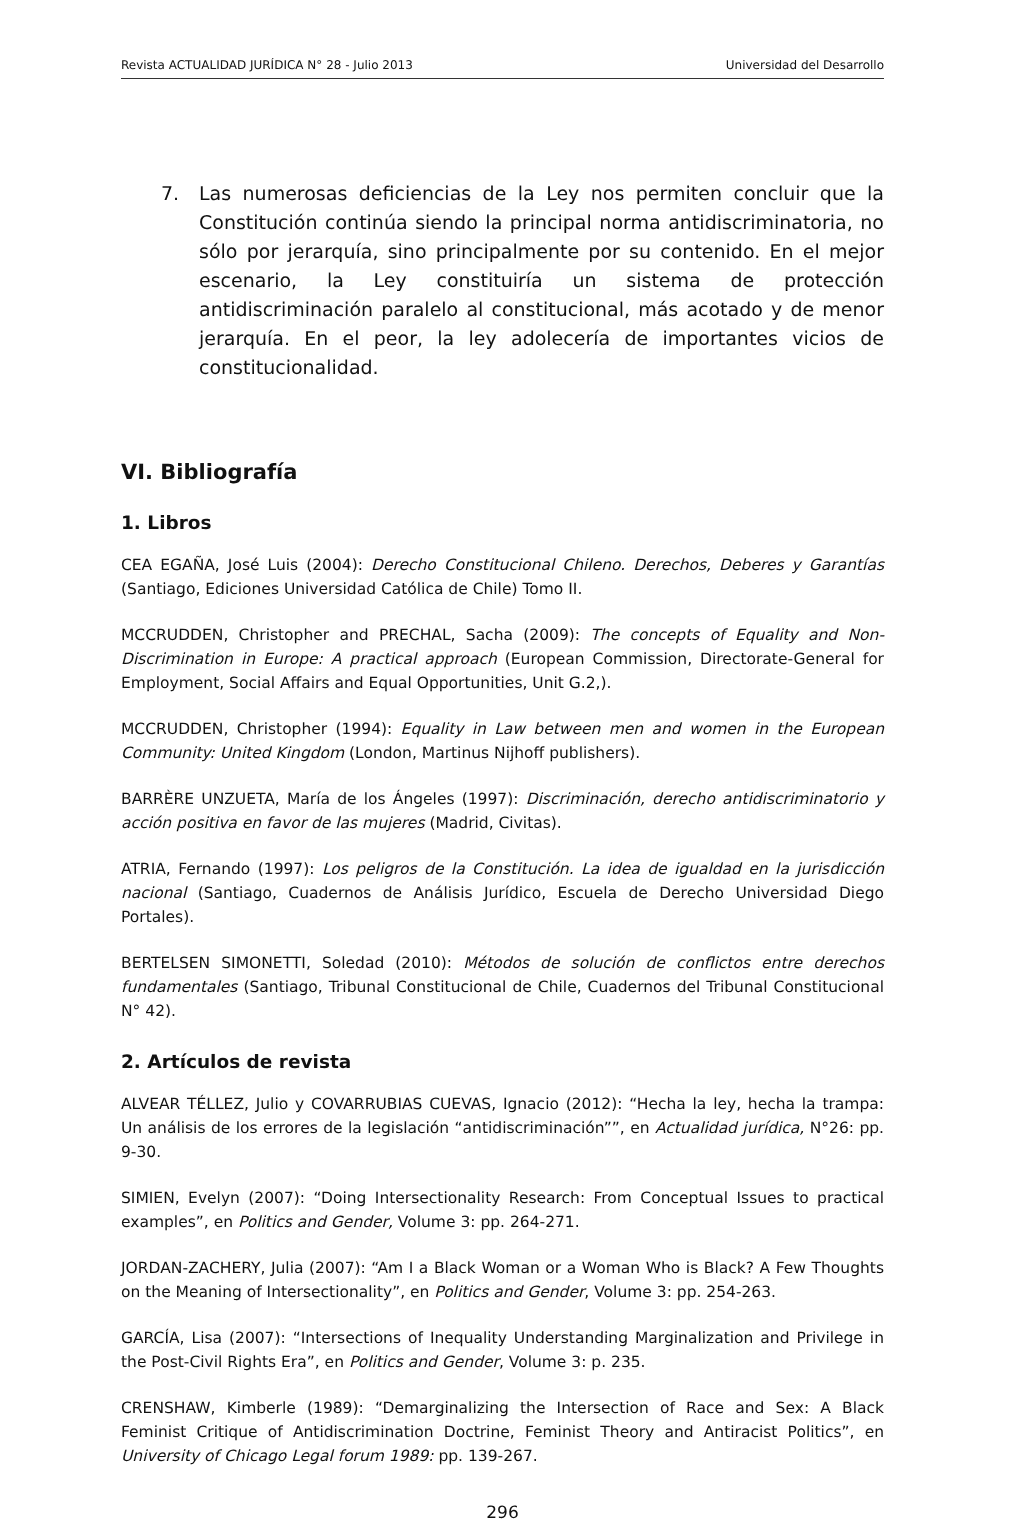Revista ACTUALIDAD JURÍDICA N° 28 - Julio 2013 Universidad del Desarrollo
7. Las numerosas deficiencias de la Ley nos permiten concluir que la Constitución continúa siendo la principal norma antidiscriminatoria, no sólo por jerarquía, sino principalmente por su contenido. En el mejor escenario, la Ley constituiría un sistema de protección antidiscriminación paralelo al constitucional, más acotado y de menor jerarquía. En el peor, la ley adolecería de importantes vicios de constitucionalidad.
VI. Bibliografía
1. Libros
CEA EGAÑA, José Luis (2004): Derecho Constitucional Chileno. Derechos, Deberes y Garantías (Santiago, Ediciones Universidad Católica de Chile) Tomo II.
MCCRUDDEN, Christopher and PRECHAL, Sacha (2009): The concepts of Equality and Non-Discrimination in Europe: A practical approach (European Commission, Directorate-General for Employment, Social Affairs and Equal Opportunities, Unit G.2,).
MCCRUDDEN, Christopher (1994): Equality in Law between men and women in the European Community: United Kingdom (London, Martinus Nijhoff publishers).
BARRÈRE UNZUETA, María de los Ángeles (1997): Discriminación, derecho antidiscriminatorio y acción positiva en favor de las mujeres (Madrid, Civitas).
ATRIA, Fernando (1997): Los peligros de la Constitución. La idea de igualdad en la jurisdicción nacional (Santiago, Cuadernos de Análisis Jurídico, Escuela de Derecho Universidad Diego Portales).
BERTELSEN SIMONETTI, Soledad (2010): Métodos de solución de conflictos entre derechos fundamentales (Santiago, Tribunal Constitucional de Chile, Cuadernos del Tribunal Constitucional N° 42).
2. Artículos de revista
ALVEAR TÉLLEZ, Julio y COVARRUBIAS CUEVAS, Ignacio (2012): “Hecha la ley, hecha la trampa: Un análisis de los errores de la legislación “antidiscriminación””, en Actualidad jurídica, N°26: pp. 9-30.
SIMIEN, Evelyn (2007): “Doing Intersectionality Research: From Conceptual Issues to practical examples”, en Politics and Gender, Volume 3: pp. 264-271.
JORDAN-ZACHERY, Julia (2007): “Am I a Black Woman or a Woman Who is Black? A Few Thoughts on the Meaning of Intersectionality”, en Politics and Gender, Volume 3: pp. 254-263.
GARCÍA, Lisa (2007): “Intersections of Inequality Understanding Marginalization and Privilege in the Post-Civil Rights Era”, en Politics and Gender, Volume 3: p. 235.
CRENSHAW, Kimberle (1989): “Demarginalizing the Intersection of Race and Sex: A Black Feminist Critique of Antidiscrimination Doctrine, Feminist Theory and Antiracist Politics”, en University of Chicago Legal forum 1989: pp. 139-267.
296